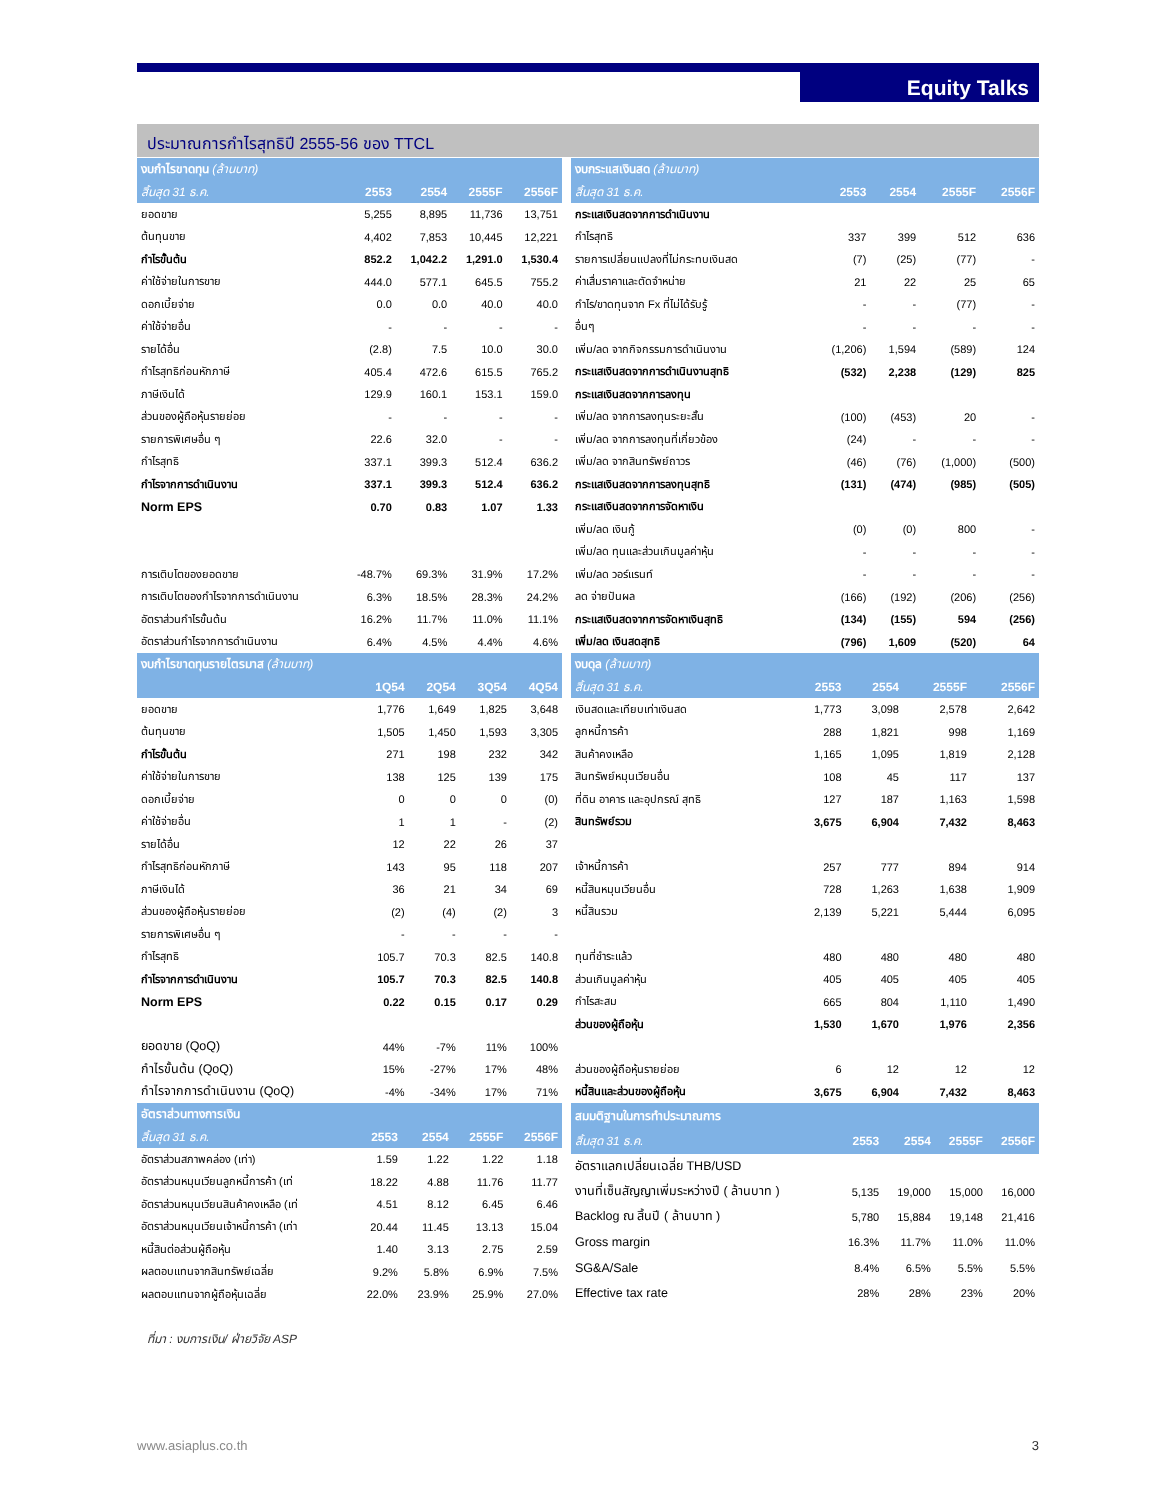Equity Talks
ประมาณการกำไรสุทธิปี 2555-56 ของ TTCL
| งบกำไรขาดทุน (ล้านบาท) | | | | |
| --- | --- | --- | --- | --- |
| สิ้นสุด 31 ธ.ค. | 2553 | 2554 | 2555F | 2556F |
| ยอดขาย | 5,255 | 8,895 | 11,736 | 13,751 |
| ต้นทุนขาย | 4,402 | 7,853 | 10,445 | 12,221 |
| กำไรขั้นต้น | 852.2 | 1,042.2 | 1,291.0 | 1,530.4 |
| ค่าใช้จ่ายในการขาย | 444.0 | 577.1 | 645.5 | 755.2 |
| ดอกเบี้ยจ่าย | 0.0 | 0.0 | 40.0 | 40.0 |
| ค่าใช้จ่ายอื่น | - | - | - | - |
| รายได้อื่น | (2.8) | 7.5 | 10.0 | 30.0 |
| กำไรสุทธิก่อนหักภาษี | 405.4 | 472.6 | 615.5 | 765.2 |
| ภาษีเงินได้ | 129.9 | 160.1 | 153.1 | 159.0 |
| ส่วนของผู้ถือหุ้นรายย่อย | - | - | - | - |
| รายการพิเศษอื่น ๆ | 22.6 | 32.0 | - | - |
| กำไรสุทธิ | 337.1 | 399.3 | 512.4 | 636.2 |
| กำไรจากการดำเนินงาน | 337.1 | 399.3 | 512.4 | 636.2 |
| Norm EPS | 0.70 | 0.83 | 1.07 | 1.33 |
| การเติบโตของยอดขาย | -48.7% | 69.3% | 31.9% | 17.2% |
| การเติบโตของกำไรจากการดำเนินงาน | 6.3% | 18.5% | 28.3% | 24.2% |
| อัตราส่วนกำไรขั้นต้น | 16.2% | 11.7% | 11.0% | 11.1% |
| อัตราส่วนกำไรจากการดำเนินงาน | 6.4% | 4.5% | 4.4% | 4.6% |
| งบกระแสเงินสด (ล้านบาท) | | | | |
| --- | --- | --- | --- | --- |
| สิ้นสุด 31 ธ.ค. | 2553 | 2554 | 2555F | 2556F |
| กระแสเงินสดจากการดำเนินงาน | | | | |
| กำไรสุทธิ | 337 | 399 | 512 | 636 |
| รายการเปลี่ยนแปลงที่ไม่กระทบเงินสด | (7) | (25) | (77) | - |
| ค่าเสื่มราคาและตัดจำหน่าย | 21 | 22 | 25 | 65 |
| กำไร/ขาดทุนจาก Fx ที่ไม่ได้รับรู้ | - | - | (77) | - |
| อื่นๆ | - | - | - | - |
| เพิ่ม/ลด จากกิจกรรมการดำเนินงาน | (1,206) | 1,594 | (589) | 124 |
| กระแสเงินสดจากการดำเนินงานสุทธิ | (532) | 2,238 | (129) | 825 |
| กระแสเงินสดจากการลงทุน | | | | |
| เพิ่ม/ลด จากการลงทุนระยะสั้น | (100) | (453) | 20 | - |
| เพิ่ม/ลด จากการลงทุนที่เกี่ยวข้อง | (24) | - | - | - |
| เพิ่ม/ลด จากสินทรัพย์ถาวร | (46) | (76) | (1,000) | (500) |
| กระแสเงินสดจากการลงทุนสุทธิ | (131) | (474) | (985) | (505) |
| กระแสเงินสดจากการจัดหาเงิน | | | | |
| เพิ่ม/ลด เงินกู้ | (0) | (0) | 800 | - |
| เพิ่ม/ลด ทุนและส่วนเกินมูลค่าหุ้น | - | - | - | - |
| เพิ่ม/ลด วอร์แรนท์ | - | - | - | - |
| ลด จ่ายปันผล | (166) | (192) | (206) | (256) |
| กระแสเงินสดจากการจัดหาเงินสุทธิ | (134) | (155) | 594 | (256) |
| เพิ่ม/ลด เงินสดสุทธิ | (796) | 1,609 | (520) | 64 |
| งบกำไรขาดทุนรายไตรมาส (ล้านบาท) | | | | |
| --- | --- | --- | --- | --- |
| | 1Q54 | 2Q54 | 3Q54 | 4Q54 |
| ยอดขาย | 1,776 | 1,649 | 1,825 | 3,648 |
| ต้นทุนขาย | 1,505 | 1,450 | 1,593 | 3,305 |
| กำไรขั้นต้น | 271 | 198 | 232 | 342 |
| ค่าใช้จ่ายในการขาย | 138 | 125 | 139 | 175 |
| ดอกเบี้ยจ่าย | 0 | 0 | 0 | (0) |
| ค่าใช้จ่ายอื่น | 1 | 1 | - | (2) |
| รายได้อื่น | 12 | 22 | 26 | 37 |
| กำไรสุทธิก่อนหักภาษี | 143 | 95 | 118 | 207 |
| ภาษีเงินได้ | 36 | 21 | 34 | 69 |
| ส่วนของผู้ถือหุ้นรายย่อย | (2) | (4) | (2) | 3 |
| รายการพิเศษอื่น ๆ | - | - | - | - |
| กำไรสุทธิ | 105.7 | 70.3 | 82.5 | 140.8 |
| กำไรจากการดำเนินงาน | 105.7 | 70.3 | 82.5 | 140.8 |
| Norm EPS | 0.22 | 0.15 | 0.17 | 0.29 |
| ยอดขาย (QoQ) | 44% | -7% | 11% | 100% |
| กำไรขั้นต้น (QoQ) | 15% | -27% | 17% | 48% |
| กำไรจากการดำเนินงาน (QoQ) | -4% | -34% | 17% | 71% |
| งบดุล (ล้านบาท) | | | | |
| --- | --- | --- | --- | --- |
| สิ้นสุด 31 ธ.ค. | 2553 | 2554 | 2555F | 2556F |
| เงินสดและเทียบเท่าเงินสด | 1,773 | 3,098 | 2,578 | 2,642 |
| ลูกหนี้การค้า | 288 | 1,821 | 998 | 1,169 |
| สินค้าคงเหลือ | 1,165 | 1,095 | 1,819 | 2,128 |
| สินทรัพย์หมุนเวียนอื่น | 108 | 45 | 117 | 137 |
| ที่ดิน อาคาร และอุปกรณ์ สุทธิ | 127 | 187 | 1,163 | 1,598 |
| สินทรัพย์รวม | 3,675 | 6,904 | 7,432 | 8,463 |
| เจ้าหนี้การค้า | 257 | 777 | 894 | 914 |
| หนี้สินหมุนเวียนอื่น | 728 | 1,263 | 1,638 | 1,909 |
| หนี้สินรวม | 2,139 | 5,221 | 5,444 | 6,095 |
| ทุนที่ชำระแล้ว | 480 | 480 | 480 | 480 |
| ส่วนเกินมูลค่าหุ้น | 405 | 405 | 405 | 405 |
| กำไรสะสม | 665 | 804 | 1,110 | 1,490 |
| ส่วนของผู้ถือหุ้น | 1,530 | 1,670 | 1,976 | 2,356 |
| ส่วนของผู้ถือหุ้นรายย่อย | 6 | 12 | 12 | 12 |
| หนี้สินและส่วนของผู้ถือหุ้น | 3,675 | 6,904 | 7,432 | 8,463 |
| อัตราส่วนทางการเงิน | | | | |
| --- | --- | --- | --- | --- |
| สิ้นสุด 31 ธ.ค. | 2553 | 2554 | 2555F | 2556F |
| อัตราส่วนสภาพคล่อง (เท่า) | 1.59 | 1.22 | 1.22 | 1.18 |
| อัตราส่วนหมุนเวียนลูกหนี้การค้า (เท่ | 18.22 | 4.88 | 11.76 | 11.77 |
| อัตราส่วนหมุนเวียนสินค้าคงเหลือ (เท่ | 4.51 | 8.12 | 6.45 | 6.46 |
| อัตราส่วนหมุนเวียนเจ้าหนี้การค้า (เท่า | 20.44 | 11.45 | 13.13 | 15.04 |
| หนี้สินต่อส่วนผู้ถือหุ้น | 1.40 | 3.13 | 2.75 | 2.59 |
| ผลตอบแทนจากสินทรัพย์เฉลี่ย | 9.2% | 5.8% | 6.9% | 7.5% |
| ผลตอบแทนจากผู้ถือหุ้นเฉลี่ย | 22.0% | 23.9% | 25.9% | 27.0% |
| สมมติฐานในการทำประมาณการ | | | | |
| --- | --- | --- | --- | --- |
| สิ้นสุด 31 ธ.ค. | 2553 | 2554 | 2555F | 2556F |
| อัตราแลกเปลี่ยนเฉลี่ย THB/USD | | | | |
| งานที่เซ็นสัญญาเพิ่มระหว่างปี ( ล้านบาท ) | 5,135 | 19,000 | 15,000 | 16,000 |
| Backlog ณ สิ้นปี ( ล้านบาท ) | 5,780 | 15,884 | 19,148 | 21,416 |
| Gross margin | 16.3% | 11.7% | 11.0% | 11.0% |
| SG&A/Sale | 8.4% | 6.5% | 5.5% | 5.5% |
| Effective tax rate | 28% | 28% | 23% | 20% |
ที่มา : งบการเงิน/ ฝ่ายวิจัย ASP
www.asiaplus.co.th 3